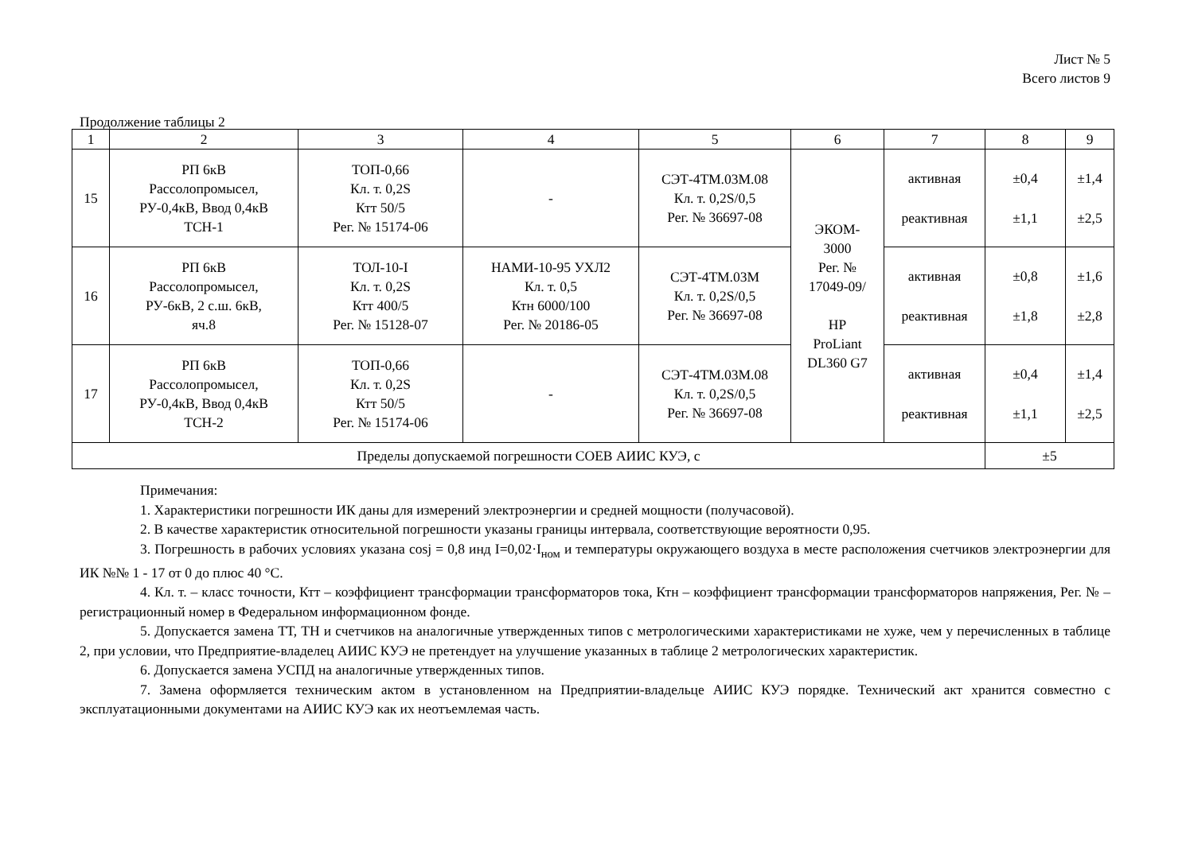Лист № 5
Всего листов 9
Продолжение таблицы 2
| 1 | 2 | 3 | 4 | 5 | 6 | 7 | 8 | 9 |
| 15 | РП 6кВ Рассолопромысел, РУ-0,4кВ, Ввод 0,4кВ ТСН-1 | ТОП-0,66 Кл. т. 0,2S Ктт 50/5 Рег. № 15174-06 | - | СЭТ-4ТМ.03М.08 Кл. т. 0,2S/0,5 Рег. № 36697-08 | ЭКОМ- 3000 Рег. № 17049-09/ HP ProLiant DL360 G7 | активная реактивная | ±0,4 ±1,1 | ±1,4 ±2,5 |
| 16 | РП 6кВ Рассолопромысел, РУ-6кВ, 2 с.ш. 6кВ, яч.8 | ТОЛ-10-I Кл. т. 0,2S Ктт 400/5 Рег. № 15128-07 | НАМИ-10-95 УХЛ2 Кл. т. 0,5 Ктн 6000/100 Рег. № 20186-05 | СЭТ-4ТМ.03М Кл. т. 0,2S/0,5 Рег. № 36697-08 | | активная реактивная | ±0,8 ±1,8 | ±1,6 ±2,8 |
| 17 | РП 6кВ Рассолопромысел, РУ-0,4кВ, Ввод 0,4кВ ТСН-2 | ТОП-0,66 Кл. т. 0,2S Ктт 50/5 Рег. № 15174-06 | - | СЭТ-4ТМ.03М.08 Кл. т. 0,2S/0,5 Рег. № 36697-08 | | активная реактивная | ±0,4 ±1,1 | ±1,4 ±2,5 |
| Пределы допускаемой погрешности СОЕВ АИИС КУЭ, с | | | | | | | ±5 | |
Примечания:
1. Характеристики погрешности ИК даны для измерений электроэнергии и средней мощности (получасовой).
2. В качестве характеристик относительной погрешности указаны границы интервала, соответствующие вероятности 0,95.
3. Погрешность в рабочих условиях указана cosj = 0,8 инд I=0,02·I<sub>ном</sub> и температуры окружающего воздуха в месте расположения счетчиков электроэнергии для ИК №№ 1 - 17 от 0 до плюс 40 °С.
4. Кл. т. – класс точности, Ктт – коэффициент трансформации трансформаторов тока, Ктн – коэффициент трансформации трансформаторов напряжения, Рег. № – регистрационный номер в Федеральном информационном фонде.
5. Допускается замена ТТ, ТН и счетчиков на аналогичные утвержденных типов с метрологическими характеристиками не хуже, чем у перечисленных в таблице 2, при условии, что Предприятие-владелец АИИС КУЭ не претендует на улучшение указанных в таблице 2 метрологических характеристик.
6. Допускается замена УСПД на аналогичные утвержденных типов.
7. Замена оформляется техническим актом в установленном на Предприятии-владельце АИИС КУЭ порядке. Технический акт хранится совместно с эксплуатационными документами на АИИС КУЭ как их неотъемлемая часть.